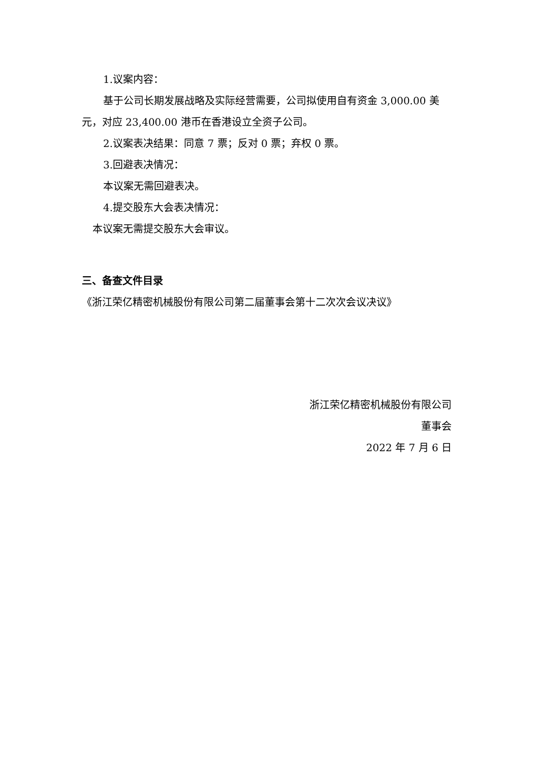1.议案内容：
基于公司长期发展战略及实际经营需要，公司拟使用自有资金 3,000.00 美元，对应 23,400.00 港币在香港设立全资子公司。
2.议案表决结果：同意 7 票；反对 0 票；弃权 0 票。
3.回避表决情况：
本议案无需回避表决。
4.提交股东大会表决情况：
本议案无需提交股东大会审议。
三、备查文件目录
《浙江荣亿精密机械股份有限公司第二届董事会第十二次次会议决议》
浙江荣亿精密机械股份有限公司
董事会
2022 年 7 月 6 日